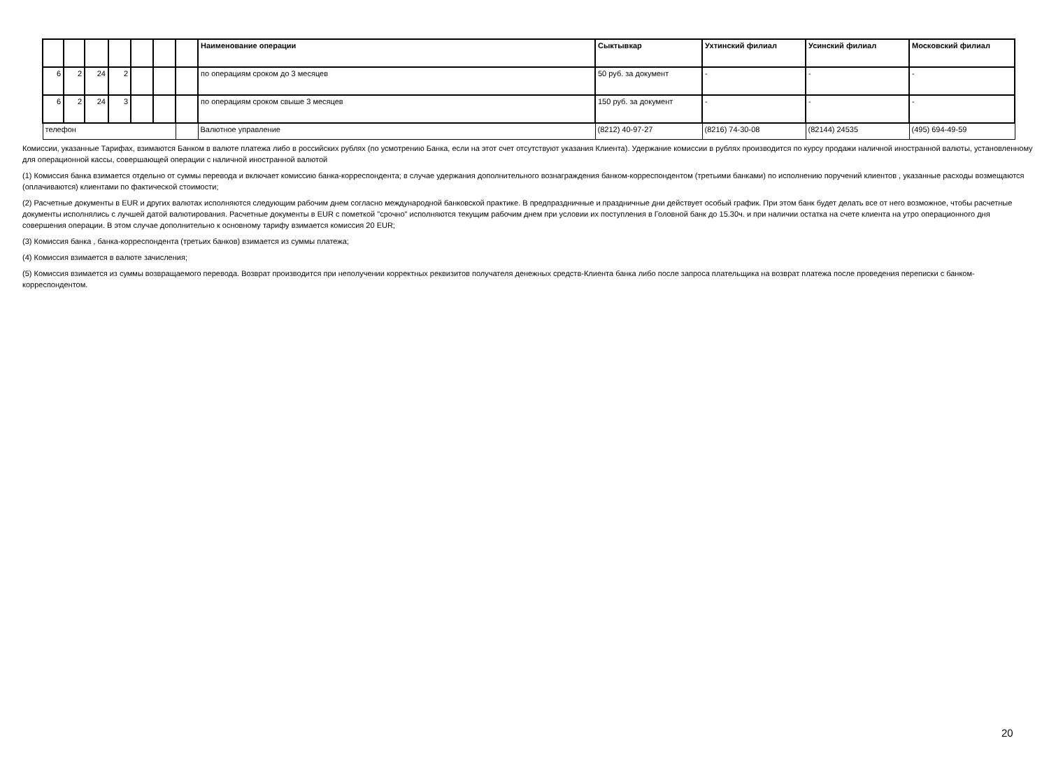| | | | | | | | Наименование операции | Сыктывкар | Ухтинский филиал | Усинский филиал | Московский филиал |
| --- | --- | --- | --- | --- | --- | --- | --- | --- | --- | --- | --- |
| 6 | 2 | 24 | 2 | | | | по операциям сроком до 3 месяцев | 50 руб. за документ | - | - | - |
| 6 | 2 | 24 | 3 | | | | по операциям сроком свыше 3 месяцев | 150 руб. за документ | - | - | - |
| телефон | | | | | | | Валютное управление | (8212) 40-97-27 | (8216) 74-30-08 | (82144) 24535 | (495) 694-49-59 |
Комиссии, указанные Тарифах, взимаются Банком в валюте платежа либо в российских рублях (по усмотрению Банка, если на этот счет отсутствуют указания Клиента). Удержание комиссии в рублях производится по курсу продажи наличной иностранной валюты, установленному для операционной кассы, совершающей операции с наличной иностранной валютой
(1) Комиссия банка взимается отдельно от суммы перевода и включает комиссию банка-корреспондента; в случае удержания дополнительного вознаграждения банком-корреспондентом (третьими банками) по исполнению поручений клиентов , указанные расходы возмещаются (оплачиваются) клиентами по фактической стоимости;
(2) Расчетные документы в EUR и других валютах исполняются следующим рабочим днем согласно международной банковской практике. В предпраздничные и праздничные дни действует особый график. При этом банк будет делать все от него возможное, чтобы расчетные документы исполнялись с лучшей датой валютирования. Расчетные документы в EUR с пометкой "срочно" исполняются текущим рабочим днем при условии их поступления в Головной банк до 15.30ч. и при наличии остатка на счете клиента на утро операционного дня совершения операции. В этом случае дополнительно к основному тарифу взимается комиссия 20 EUR;
(3) Комиссия банка , банка-корреспондента (третьих банков) взимается из суммы платежа;
(4) Комиссия взимается в валюте зачисления;
(5) Комиссия взимается из суммы возвращаемого перевода. Возврат производится при неполучении корректных реквизитов получателя денежных средств-Клиента банка либо после запроса плательщика на возврат платежа после проведения переписки с банком-корреспондентом.
20